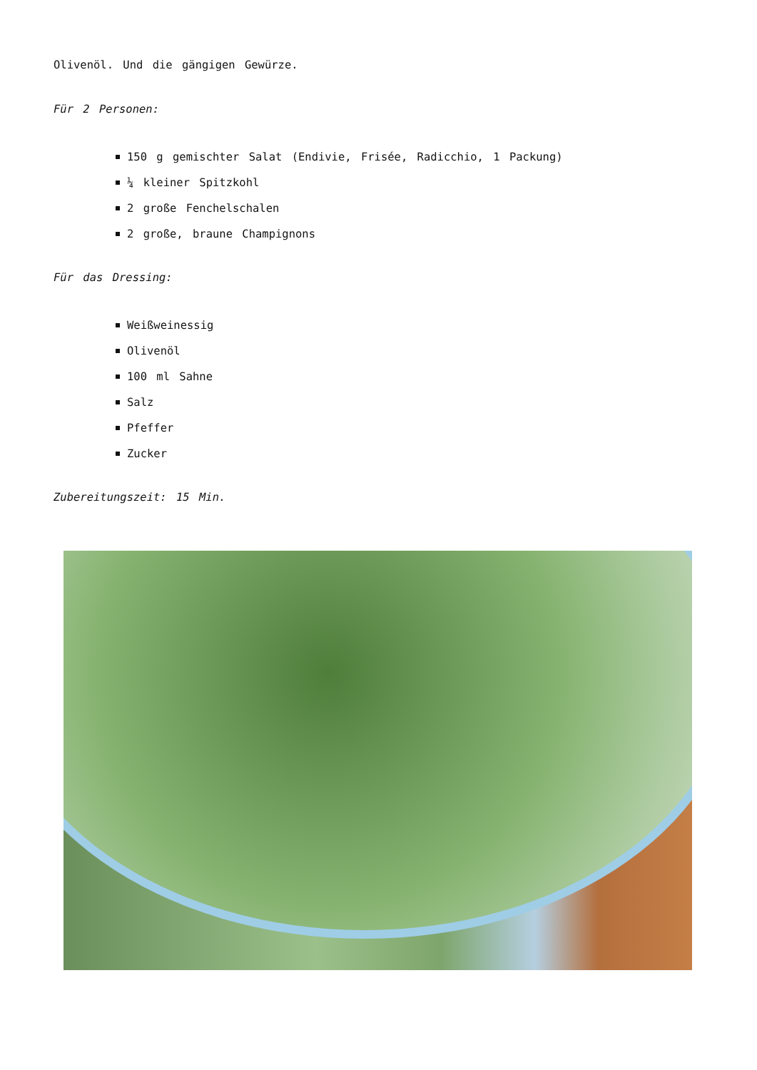Olivenöl. Und die gängigen Gewürze.
Für 2 Personen:
150 g gemischter Salat (Endivie, Frisée, Radicchio, 1 Packung)
¼ kleiner Spitzkohl
2 große Fenchelschalen
2 große, braune Champignons
Für das Dressing:
Weißweinessig
Olivenöl
100 ml Sahne
Salz
Pfeffer
Zucker
Zubereitungszeit: 15 Min.